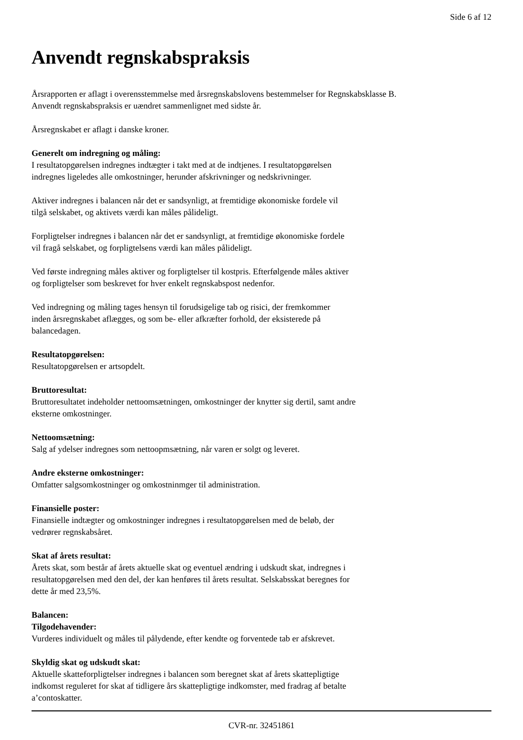Side 6 af 12
Anvendt regnskabspraksis
Årsrapporten er aflagt i overensstemmelse med årsregnskabslovens bestemmelser for Regnskabsklasse B.
Anvendt regnskabspraksis er uændret sammenlignet med sidste år.
Årsregnskabet er aflagt i danske kroner.
Generelt om indregning og måling:
I resultatopgørelsen indregnes indtægter i takt med at de indtjenes. I resultatopgørelsen
indregnes ligeledes alle omkostninger, herunder afskrivninger og nedskrivninger.
Aktiver indregnes i balancen når det er sandsynligt, at fremtidige økonomiske fordele vil
tilgå selskabet, og aktivets værdi kan måles pålideligt.
Forpligtelser indregnes i balancen når det er sandsynligt, at fremtidige økonomiske fordele
vil fragå selskabet, og forpligtelsens værdi kan måles pålideligt.
Ved første indregning måles aktiver og forpligtelser til kostpris. Efterfølgende måles aktiver
og forpligtelser som beskrevet for hver enkelt regnskabspost nedenfor.
Ved indregning og måling tages hensyn til forudsigelige tab og risici, der fremkommer
inden årsregnskabet aflægges, og som be- eller afkræfter forhold, der eksisterede på
balancedagen.
Resultatopgørelsen:
Resultatopgørelsen er artsopdelt.
Bruttoresultat:
Bruttoresultatet indeholder nettoomsætningen, omkostninger der knytter sig dertil, samt andre
eksterne omkostninger.
Nettoomsætning:
Salg af ydelser indregnes som nettoopmsætning, når varen er solgt og leveret.
Andre eksterne omkostninger:
Omfatter salgsomkostninger og omkostninmger til administration.
Finansielle poster:
Finansielle indtægter og omkostninger indregnes i resultatopgørelsen med de beløb, der
vedrører regnskabsåret.
Skat af årets resultat:
Årets skat, som består af årets aktuelle skat og eventuel ændring i udskudt skat, indregnes i
resultatopgørelsen med den del, der kan henføres til årets resultat. Selskabsskat beregnes for
dette år med 23,5%.
Balancen:
Tilgodehavender:
Vurderes individuelt og måles til pålydende, efter kendte og forventede tab er afskrevet.
Skyldig skat og udskudt skat:
Aktuelle skatteforpligtelser indregnes i balancen som beregnet skat af årets skattepligtige
indkomst reguleret for skat af tidligere års skattepligtige indkomster, med fradrag af betalte
a’contoskatter.
CVR-nr. 32451861